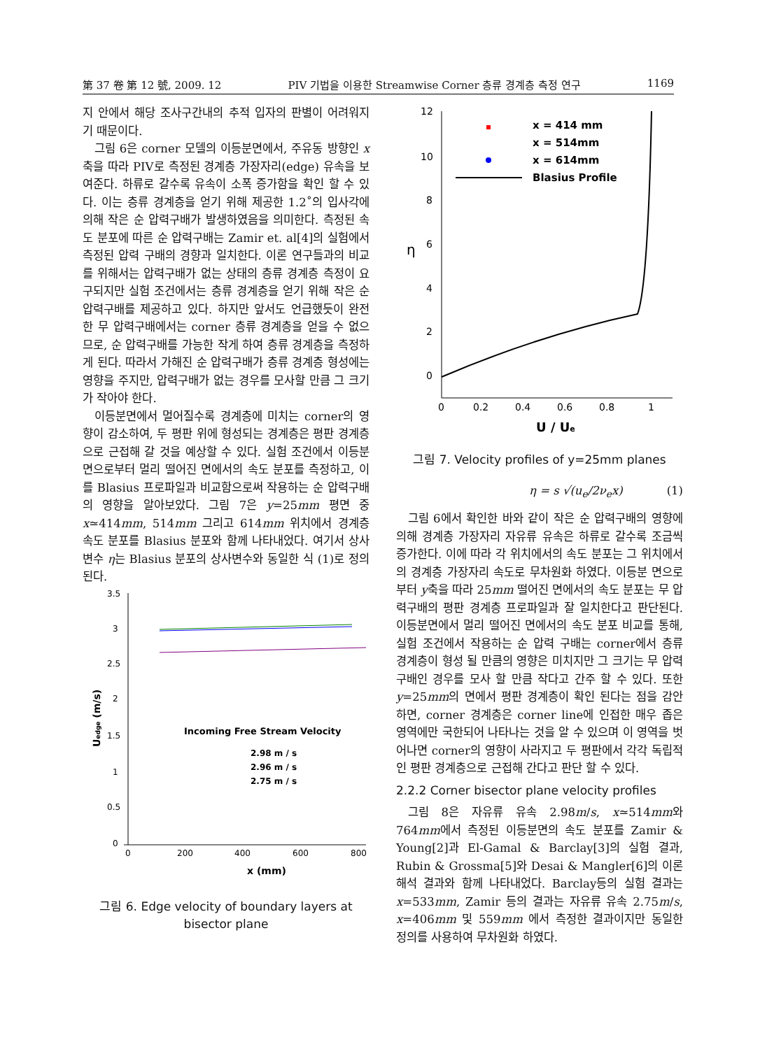第 37 卷 第 12 號, 2009. 12 PIV 기법을 이용한 Streamwise Corner 층류 경계층 측정 연구 1169
지 안에서 해당 조사구간내의 추적 입자의 판별이 어려워지기 때문이다.
그림 6은 corner 모델의 이등분면에서, 주유동 방향인 x축을 따라 PIV로 측정된 경계층 가장자리(edge) 유속을 보여준다. 하류로 갈수록 유속이 소폭 증가함을 확인 할 수 있다. 이는 층류 경계층을 얻기 위해 제공한 1.2˚의 입사각에 의해 작은 순 압력구배가 발생하였음을 의미한다. 측정된 속도 분포에 따른 순 압력구배는 Zamir et. al[4]의 실험에서 측정된 압력 구배의 경향과 일치한다. 이론 연구들과의 비교를 위해서는 압력구배가 없는 상태의 층류 경계층 측정이 요구되지만 실험 조건에서는 층류 경계층을 얻기 위해 작은 순 압력구배를 제공하고 있다. 하지만 앞서도 언급했듯이 완전한 무 압력구배에서는 corner 층류 경계층을 얻을 수 없으므로, 순 압력구배를 가능한 작게 하여 층류 경계층을 측정하게 된다. 따라서 가해진 순 압력구배가 층류 경계층 형성에는 영향을 주지만, 압력구배가 없는 경우를 모사할 만큼 그 크기가 작아야 한다.
이등분면에서 멀어질수록 경계층에 미치는 corner의 영향이 감소하여, 두 평판 위에 형성되는 경계층은 평판 경계층으로 근접해 갈 것을 예상할 수 있다. 실험 조건에서 이등분면으로부터 멀리 떨어진 면에서의 속도 분포를 측정하고, 이를 Blasius 프로파일과 비교함으로써 작용하는 순 압력구배의 영향을 알아보았다. 그림 7은 y=25mm 평면 중 x≃414mm, 514mm 그리고 614mm 위치에서 경계층 속도 분포를 Blasius 분포와 함께 나타내었다. 여기서 상사 변수 η는 Blasius 분포의 상사변수와 동일한 식 (1)로 정의된다.
3.5
3
2.5
2
1.5
1
0.5
0
0
200
400
600
800
x (mm)
Uedge (m/s)
Incoming Free Stream Velocity
2.98 m / s
2.96 m / s
2.75 m / s
그림 6. Edge velocity of boundary layers at bisector plane
12
10
8
6
4
2
0
0
0.2
0.4
0.6
0.8
1
U / Ue
η
x = 414 mm
x = 514mm
x = 614mm
Blasius Profile
그림 7. Velocity profiles of y=25mm planes
η = s √(u<sub>e</sub>/2ν<sub>e</sub>x) (1)
그림 6에서 확인한 바와 같이 작은 순 압력구배의 영향에 의해 경계층 가장자리 자유류 유속은 하류로 갈수록 조금씩 증가한다. 이에 따라 각 위치에서의 속도 분포는 그 위치에서의 경계층 가장자리 속도로 무차원화 하였다. 이등분 면으로부터 y축을 따라 25mm 떨어진 면에서의 속도 분포는 무 압력구배의 평판 경계층 프로파일과 잘 일치한다고 판단된다. 이등분면에서 멀리 떨어진 면에서의 속도 분포 비교를 통해, 실험 조건에서 작용하는 순 압력 구배는 corner에서 층류 경계층이 형성 될 만큼의 영향은 미치지만 그 크기는 무 압력구배인 경우를 모사 할 만큼 작다고 간주 할 수 있다. 또한 y=25mm의 면에서 평판 경계층이 확인 된다는 점을 감안하면, corner 경계층은 corner line에 인접한 매우 좁은 영역에만 국한되어 나타나는 것을 알 수 있으며 이 영역을 벗어나면 corner의 영향이 사라지고 두 평판에서 각각 독립적인 평판 경계층으로 근접해 간다고 판단 할 수 있다.
2.2.2 Corner bisector plane velocity profiles
그림 8은 자유류 유속 2.98m/s, x≃514mm와 764mm에서 측정된 이등분면의 속도 분포를 Zamir & Young[2]과 El-Gamal & Barclay[3]의 실험 결과, Rubin & Grossma[5]와 Desai & Mangler[6]의 이론 해석 결과와 함께 나타내었다. Barclay등의 실험 결과는 x=533mm, Zamir 등의 결과는 자유류 유속 2.75m/s, x=406mm 및 559mm 에서 측정한 결과이지만 동일한 정의를 사용하여 무차원화 하였다.